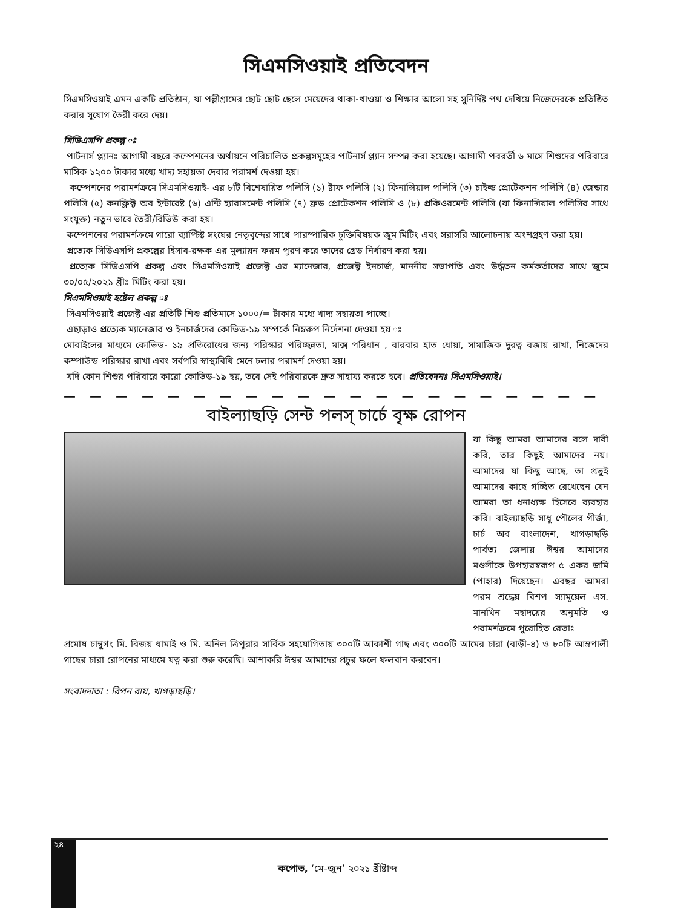সিএমসিওয়াই প্রতিবেদন
সিএমসিওয়াই এমন একটি প্রতিষ্ঠান, যা পল্লীগ্রামের ছোট ছোট ছেলে মেয়েদের থাকা-খাওয়া ও শিক্ষার আলো সহ সুনির্দিষ্ট পথ দেখিয়ে নিজেদেরকে প্রতিষ্ঠিত করার সুযোগ তৈরী করে দেয়।
সিডিএসপি প্রকল্প ঃ
পার্টনার্স প্ল্যানঃ আগামী বছরে কম্পেশনের অর্থায়নে পরিচালিত প্রকল্পসমুহের পার্টনার্স প্ল্যান সম্পন্ন করা হয়েছে। আগামী পবরর্তী ৬ মাসে শিশুদের পরিবারে মাসিক ১২০০ টাকার মধ্যে খাদ্য সহায়তা দেবার পরামর্শ দেওয়া হয়।
কম্পেশনের পরামর্শক্রমে সিএমসিওয়াই- এর ৮টি বিশেষায়িত পলিসি (১) ষ্টাফ পলিসি (২) ফিনান্সিয়াল পলিসি (৩) চাইল্ড প্রোটেকশন পলিসি (৪) জেন্ডার পলিসি (৫) কনফ্লিক্ট অব ইন্টারেষ্ট (৬) এন্টি হ্যারাসমেন্ট পলিসি (৭) ফ্রড প্রোটেকশন পলিসি ও (৮) প্রকিওরমেন্ট পলিসি (যা ফিনান্সিয়াল পলিসির সাথে সংযুক্ত) নতুন ভাবে তৈরী/রিভিউ করা হয়।
কম্পেশনের পরামর্শক্রমে গারো ব্যাপ্টিষ্ট সংঘের নেতৃবৃন্দের সাথে পারষ্পারিক চুক্তিবিষয়ক জুম মিটিং এবং সরাসরি আলোচনায় অংশগ্রহণ করা হয়।
প্রত্যেক সিডিএসপি প্রকল্পের হিসাব-রক্ষক এর মুল্যায়ন ফরম পুরণ করে তাদের গ্রেড নির্ধারণ করা হয়।
প্রত্যেক সিডিএসপি প্রকল্প এবং সিএমসিওয়াই প্রজেক্ট এর ম্যানেজার, প্রজেক্ট ইনচার্জ, মাননীয় সভাপতি এবং উর্দ্ধতন কর্মকর্তাদের সাথে জুমে ৩০/০৫/২০২১ খ্রীঃ মিটিং করা হয়।
সিএমসিওয়াই হষ্টেল প্রকল্প ঃ
সিএমসিওয়াই প্রজেক্ট এর প্রতিটি শিশু প্রতিমাসে ১০০০/= টাকার মধ্যে খাদ্য সহায়তা পাচ্ছে।
এছাড়াও প্রত্যেক ম্যানেজার ও ইনচার্জদের কোভিড-১৯ সম্পর্কে নিম্নরুপ নির্দেশনা দেওয়া হয় ঃ
মোবাইলের মাধ্যমে কোভিড- ১৯ প্রতিরোধের জন্য পরিস্কার পরিচ্ছন্নতা, মাক্স পরিধান , বারবার হাত ধোয়া, সামাজিক দুরত্ব বজায় রাখা, নিজেদের কম্পাউন্ড পরিস্কার রাখা এবং সর্বপরি স্বাস্থ্যবিধি মেনে চলার পরামর্শ দেওয়া হয়।
যদি কোন শিশুর পরিবারে কারো কোভিড-১৯ হয়, তবে সেই পরিবারকে দ্রুত সাহায্য করতে হবে। প্রতিবেদনঃ সিএমসিওয়াই।
— — — — — — — — — — — — — — — — — — — — —
বাইল্যাছড়ি সেন্ট পলস্ চার্চে বৃক্ষ রোপন
যা কিছু আমরা আমাদের বলে দাবী করি, তার কিছুই আমাদের নয়। আমাদের যা কিছু আছে, তা প্রভুই আমাদের কাছে গচ্ছিত রেখেছেন যেন আমরা তা ধনাধ্যক্ষ হিসেবে ব্যবহার করি। বাইল্যাছড়ি সাধু পৌলের গীর্জা, চার্চ অব বাংলাদেশ, খাগড়াছড়ি পার্বত্য জেলায় ঈশ্বর আমাদের মণ্ডলীকে উপহারস্বরূপ ৫ একর জমি (পাহার) দিয়েছেন। এবছর আমরা পরম শ্রদ্ধেয় বিশপ স্যামূয়েল এস. মানখিন মহাদয়ের অনুমতি ও পরামর্শক্রমে পুরোহিত রেভাঃ
প্রমোষ চাম্বুগং মি. বিজয় ধামাই ও মি. অনিল ত্রিপুরার সার্বিক সহযোগিতায় ৩০০টি আকাশী গাছ এবং ৩০০টি আমের চারা (বাড়ী-৪) ও ৮০টি আম্রপালী গাছের চারা রোপনের মাধ্যমে যত্ন করা শুরু করেছি। আশাকরি ঈশ্বর আমাদের প্রচুর ফলে ফলবান করবেন।
সংবাদদাতা : রিপন রায়, খাগড়াছড়ি।
২৪
কপোত, ‘মে-জুন’ ২০২১ খ্রীষ্টাব্দ